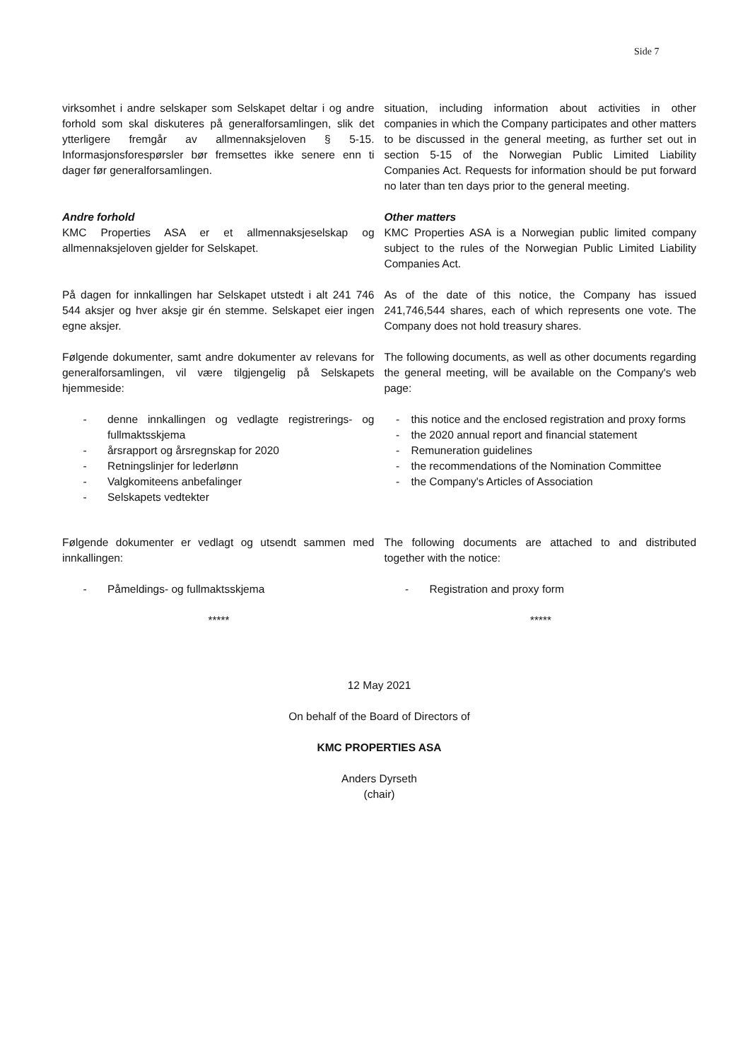Side 7
virksomhet i andre selskaper som Selskapet deltar i og andre forhold som skal diskuteres på generalforsamlingen, slik det ytterligere fremgår av allmennaksjeloven § 5-15. Informasjonsforespørsler bør fremsettes ikke senere enn ti dager før generalforsamlingen.
situation, including information about activities in other companies in which the Company participates and other matters to be discussed in the general meeting, as further set out in section 5-15 of the Norwegian Public Limited Liability Companies Act. Requests for information should be put forward no later than ten days prior to the general meeting.
Andre forhold
KMC Properties ASA er et allmennaksjeselskap og allmennaksjeloven gjelder for Selskapet.
Other matters
KMC Properties ASA is a Norwegian public limited company subject to the rules of the Norwegian Public Limited Liability Companies Act.
På dagen for innkallingen har Selskapet utstedt i alt 241 746 544 aksjer og hver aksje gir én stemme. Selskapet eier ingen egne aksjer.
As of the date of this notice, the Company has issued 241,746,544 shares, each of which represents one vote. The Company does not hold treasury shares.
Følgende dokumenter, samt andre dokumenter av relevans for generalforsamlingen, vil være tilgjengelig på Selskapets hjemmeside:
The following documents, as well as other documents regarding the general meeting, will be available on the Company's web page:
- denne innkallingen og vedlagte registrerings- og fullmaktsskjema
- årsrapport og årsregnskap for 2020
- Retningslinjer for lederlønn
- Valgkomiteens anbefalinger
- Selskapets vedtekter
- this notice and the enclosed registration and proxy forms
- the 2020 annual report and financial statement
- Remuneration guidelines
- the recommendations of the Nomination Committee
- the Company's Articles of Association
Følgende dokumenter er vedlagt og utsendt sammen med innkallingen:
The following documents are attached to and distributed together with the notice:
- Påmeldings- og fullmaktsskjema
- Registration and proxy form
***** *****
12 May 2021
On behalf of the Board of Directors of
KMC PROPERTIES ASA
Anders Dyrseth
(chair)